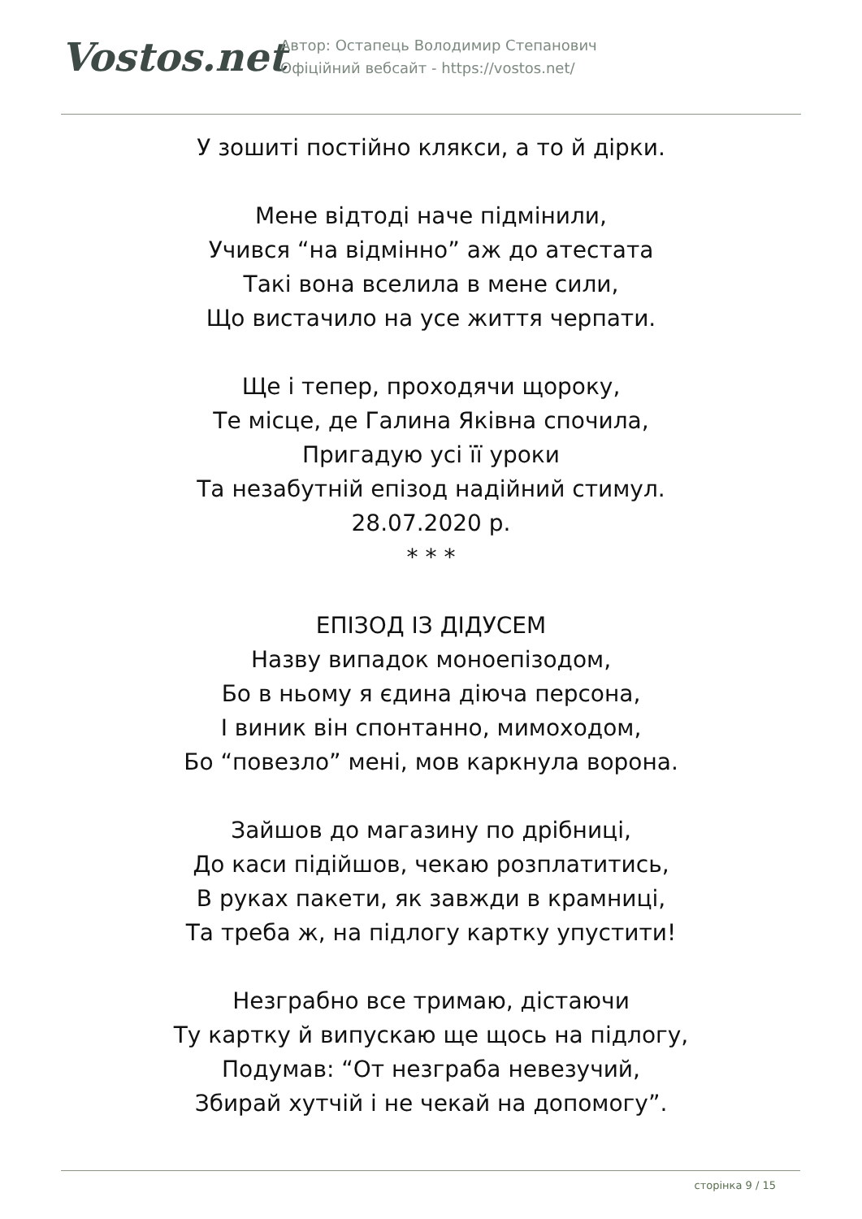Vostos.net
Автор: Остапець Володимир Степанович
Офіційний вебсайт - https://vostos.net/
У зошиті постійно клякси, а то й дірки.
Мене відтоді наче підмінили,
Учився “на відмінно” аж до атестата
Такі вона вселила в мене сили,
Що вистачило на усе життя черпати.
Ще і тепер, проходячи щороку,
Те місце, де Галина Яківна спочила,
Пригадую усі її уроки
Та незабутній епізод надійний стимул.
28.07.2020 р.
* * *
ЕПІЗОД ІЗ ДІДУСЕМ
Назву випадок моноепізодом,
Бо в ньому я єдина діюча персона,
І виник він спонтанно, мимоходом,
Бо “повезло” мені, мов каркнула ворона.
Зайшов до магазину по дрібниці,
До каси підійшов, чекаю розплатитись,
В руках пакети, як завжди в крамниці,
Та треба ж, на підлогу картку упустити!
Незграбно все тримаю, дістаючи
Ту картку й випускаю ще щось на підлогу,
Подумав: “От незграба невезучий,
Збирай хутчій і не чекай на допомогу”.
сторінка 9 / 15